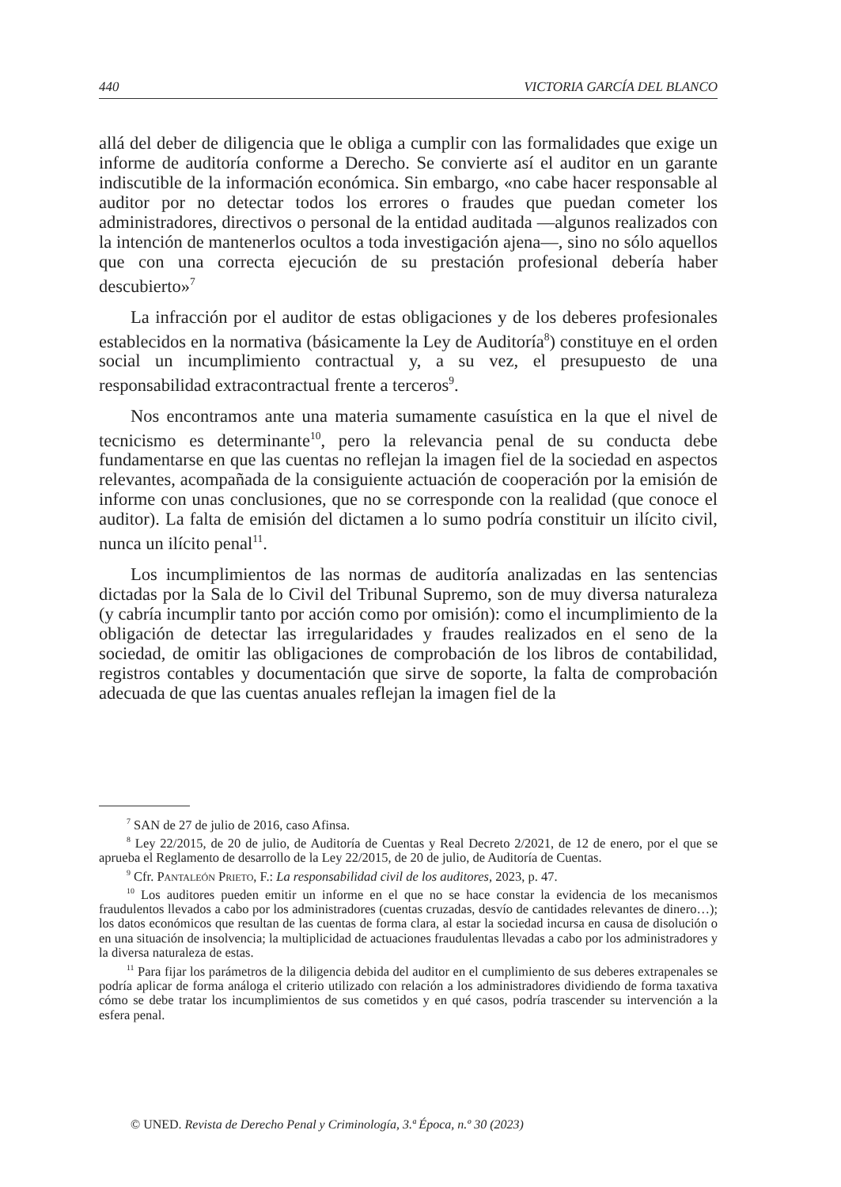440 VICTORIA GARCÍA DEL BLANCO
allá del deber de diligencia que le obliga a cumplir con las formalidades que exige un informe de auditoría conforme a Derecho. Se convierte así el auditor en un garante indiscutible de la información económica. Sin embargo, «no cabe hacer responsable al auditor por no detectar todos los errores o fraudes que puedan cometer los administradores, directivos o personal de la entidad auditada —algunos realizados con la intención de mantenerlos ocultos a toda investigación ajena—, sino no sólo aquellos que con una correcta ejecución de su prestación profesional debería haber descubierto»<sup>7</sup>
La infracción por el auditor de estas obligaciones y de los deberes profesionales establecidos en la normativa (básicamente la Ley de Auditoría<sup>8</sup>) constituye en el orden social un incumplimiento contractual y, a su vez, el presupuesto de una responsabilidad extracontractual frente a terceros<sup>9</sup>.
Nos encontramos ante una materia sumamente casuística en la que el nivel de tecnicismo es determinante<sup>10</sup>, pero la relevancia penal de su conducta debe fundamentarse en que las cuentas no reflejan la imagen fiel de la sociedad en aspectos relevantes, acompañada de la consiguiente actuación de cooperación por la emisión de informe con unas conclusiones, que no se corresponde con la realidad (que conoce el auditor). La falta de emisión del dictamen a lo sumo podría constituir un ilícito civil, nunca un ilícito penal<sup>11</sup>.
Los incumplimientos de las normas de auditoría analizadas en las sentencias dictadas por la Sala de lo Civil del Tribunal Supremo, son de muy diversa naturaleza (y cabría incumplir tanto por acción como por omisión): como el incumplimiento de la obligación de detectar las irregularidades y fraudes realizados en el seno de la sociedad, de omitir las obligaciones de comprobación de los libros de contabilidad, registros contables y documentación que sirve de soporte, la falta de comprobación adecuada de que las cuentas anuales reflejan la imagen fiel de la
<sup>7</sup> SAN de 27 de julio de 2016, caso Afinsa.
<sup>8</sup> Ley 22/2015, de 20 de julio, de Auditoría de Cuentas y Real Decreto 2/2021, de 12 de enero, por el que se aprueba el Reglamento de desarrollo de la Ley 22/2015, de 20 de julio, de Auditoría de Cuentas.
<sup>9</sup> Cfr. Pantaleón Prieto, F.: La responsabilidad civil de los auditores, 2023, p. 47.
<sup>10</sup> Los auditores pueden emitir un informe en el que no se hace constar la evidencia de los mecanismos fraudulentos llevados a cabo por los administradores (cuentas cruzadas, desvío de cantidades relevantes de dinero…); los datos económicos que resultan de las cuentas de forma clara, al estar la sociedad incursa en causa de disolución o en una situación de insolvencia; la multiplicidad de actuaciones fraudulentas llevadas a cabo por los administradores y la diversa naturaleza de estas.
<sup>11</sup> Para fijar los parámetros de la diligencia debida del auditor en el cumplimiento de sus deberes extrapenales se podría aplicar de forma análoga el criterio utilizado con relación a los administradores dividiendo de forma taxativa cómo se debe tratar los incumplimientos de sus cometidos y en qué casos, podría trascender su intervención a la esfera penal.
© UNED. Revista de Derecho Penal y Criminología, 3.ª Época, n.º 30 (2023)